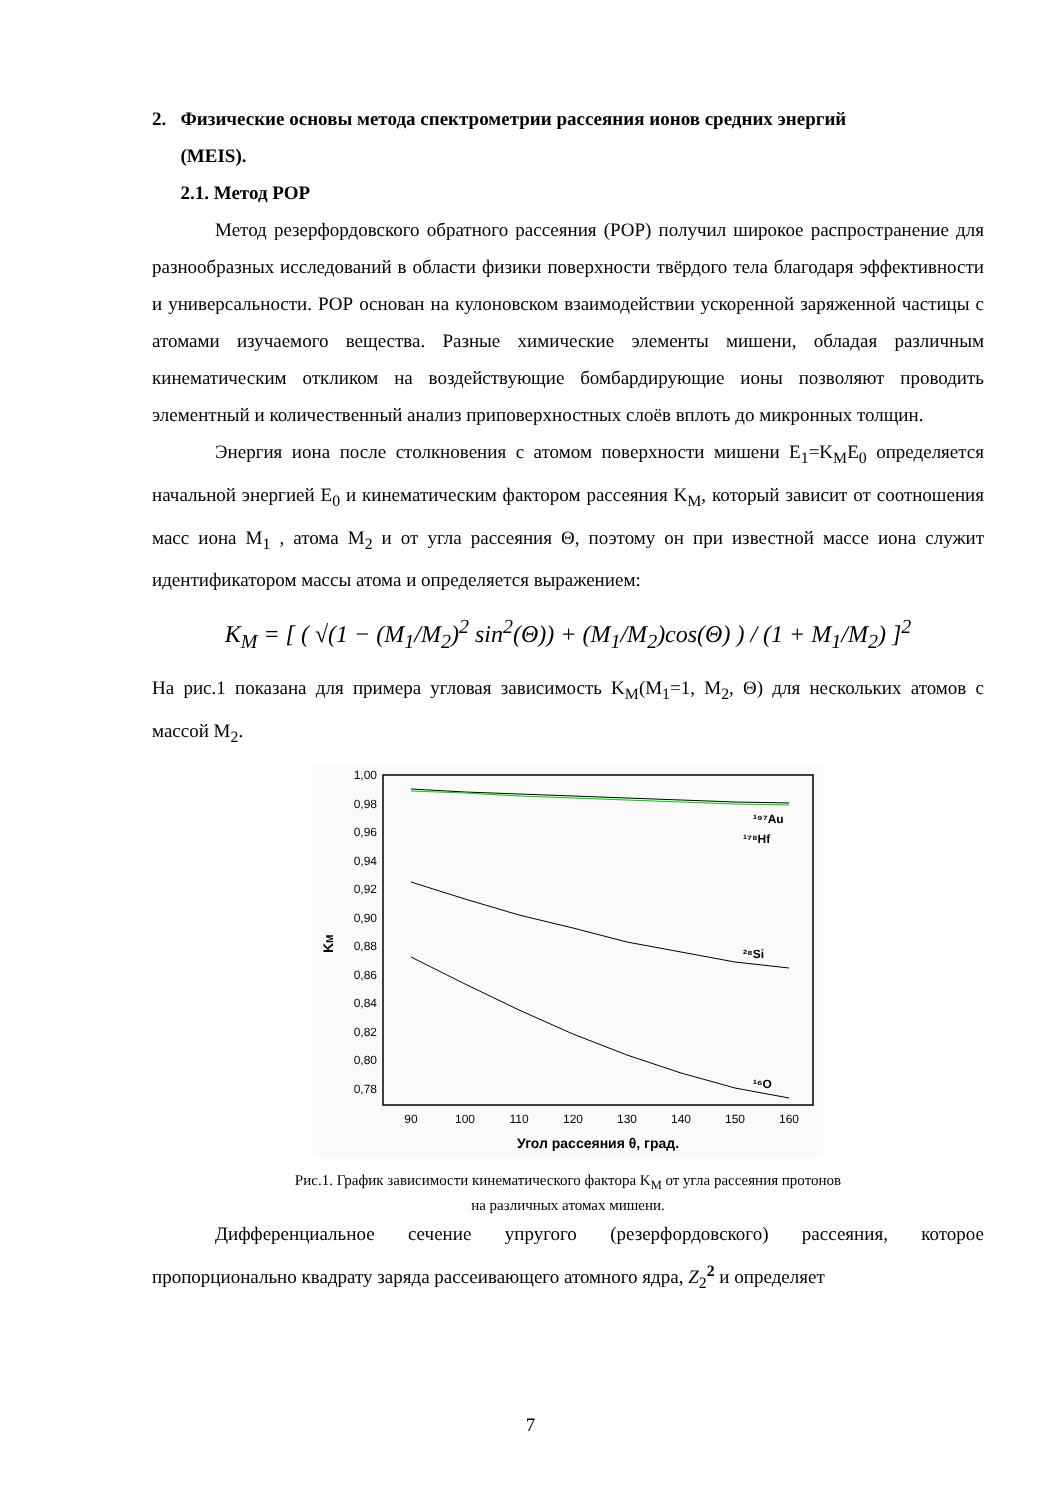2. Физические основы метода спектрометрии рассеяния ионов средних энергий
(MEIS).
2.1. Метод РОР
Метод резерфордовского обратного рассеяния (РОР) получил широкое распространение для разнообразных исследований в области физики поверхности твёрдого тела благодаря эффективности и универсальности. РОР основан на кулоновском взаимодействии ускоренной заряженной частицы с атомами изучаемого вещества. Разные химические элементы мишени, обладая различным кинематическим откликом на воздействующие бомбардирующие ионы позволяют проводить элементный и количественный анализ приповерхностных слоёв вплоть до микронных толщин.
Энергия иона после столкновения с атомом поверхности мишени E<sub>1</sub>=K<sub>M</sub>E<sub>0</sub> определяется начальной энергией E<sub>0</sub> и кинематическим фактором рассеяния K<sub>M</sub>, который зависит от соотношения масс иона M<sub>1</sub> , атома M<sub>2</sub> и от угла рассеяния Θ, поэтому он при известной массе иона служит идентификатором массы атома и определяется выражением:
K<sub>M</sub> = [ ( √(1 − (M<sub>1</sub>/M<sub>2</sub>)<sup>2</sup> sin<sup>2</sup>(Θ)) + (M<sub>1</sub>/M<sub>2</sub>)cos(Θ) ) / (1 + M<sub>1</sub>/M<sub>2</sub>) ]<sup>2</sup>
На рис.1 показана для примера угловая зависимость K<sub>M</sub>(M<sub>1</sub>=1, M<sub>2</sub>, Θ) для нескольких атомов с массой M<sub>2</sub>.
1,00
0,98
0,96
0,94
0,92
0,90
0,88
0,86
0,84
0,82
0,80
0,78
90
100
110
120
130
140
150
160
Угол рассеяния θ, град.
KM
¹⁹⁷Au
¹⁷⁸Hf
²⁸Si
¹⁶O
Рис.1. График зависимости кинематического фактора K<sub>M</sub> от угла рассеяния протонов
на различных атомах мишени.
Дифференциальное сечение упругого (резерфордовского) рассеяния, которое пропорционально квадрату заряда рассеивающего атомного ядра, Z<sub>2</sub><sup>2</sup> и определяет
7